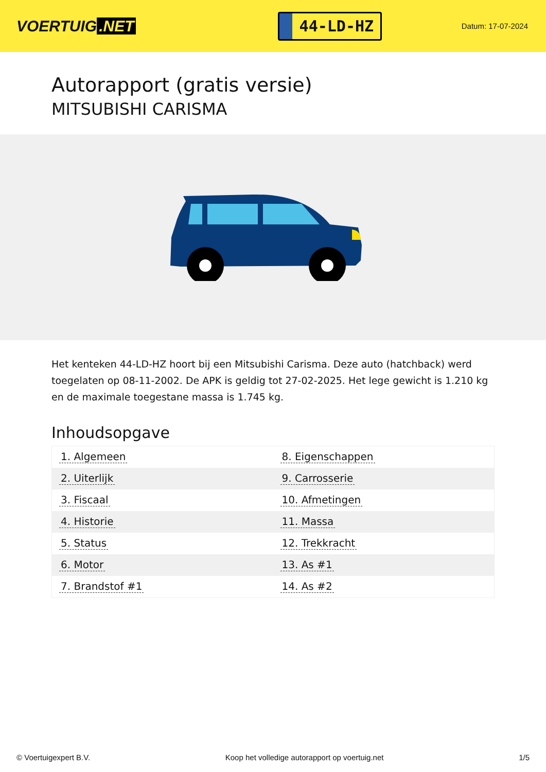VOERTUIG.NET
44-LD-HZ
Datum: 17-07-2024
Autorapport (gratis versie)
MITSUBISHI CARISMA
Het kenteken 44-LD-HZ hoort bij een Mitsubishi Carisma. Deze auto (hatchback) werd toegelaten op 08-11-2002. De APK is geldig tot 27-02-2025. Het lege gewicht is 1.210 kg en de maximale toegestane massa is 1.745 kg.
Inhoudsopgave
| 1. Algemeen | 8. Eigenschappen |
| 2. Uiterlijk | 9. Carrosserie |
| 3. Fiscaal | 10. Afmetingen |
| 4. Historie | 11. Massa |
| 5. Status | 12. Trekkracht |
| 6. Motor | 13. As #1 |
| 7. Brandstof #1 | 14. As #2 |
© Voertuigexpert B.V. Koop het volledige autorapport op voertuig.net 1/5